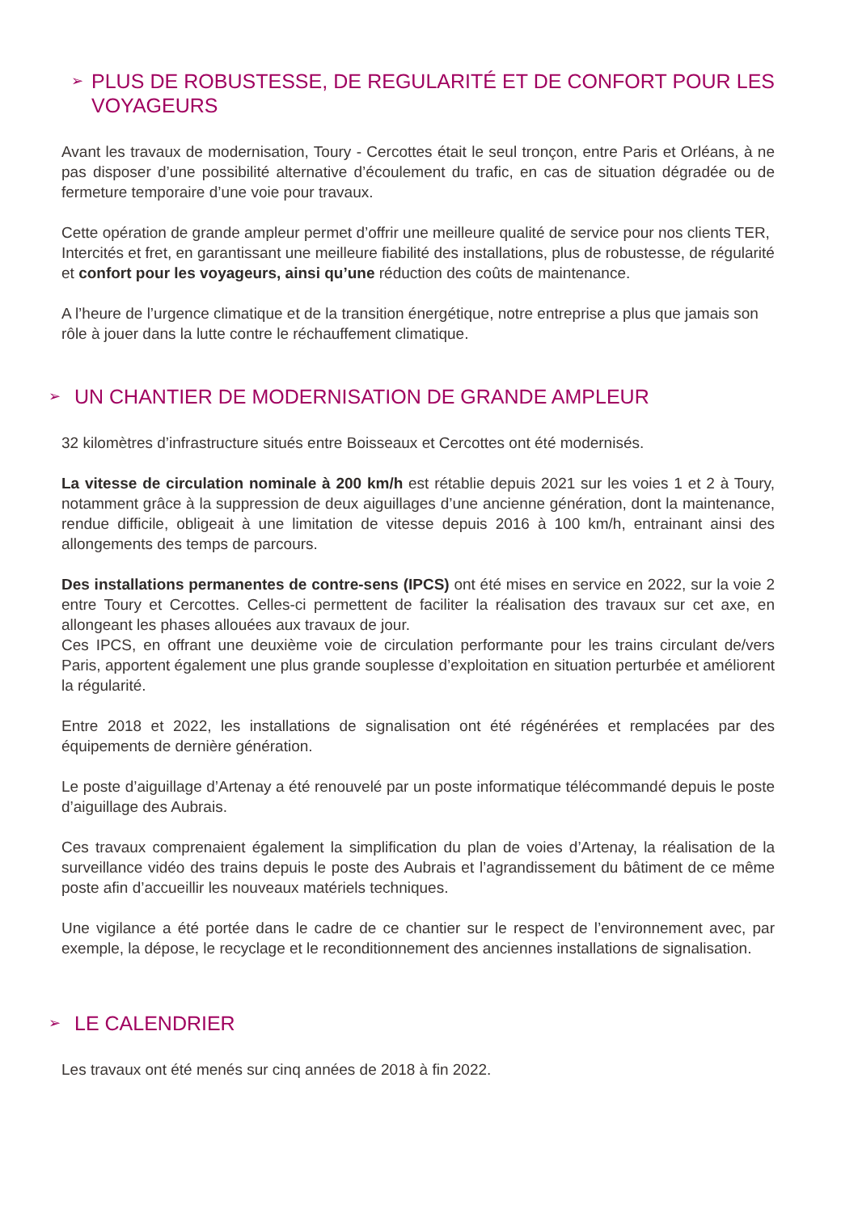➢ PLUS DE ROBUSTESSE, DE REGULARITÉ ET DE CONFORT POUR LES VOYAGEURS
Avant les travaux de modernisation, Toury - Cercottes était le seul tronçon, entre Paris et Orléans, à ne pas disposer d’une possibilité alternative d’écoulement du trafic, en cas de situation dégradée ou de fermeture temporaire d’une voie pour travaux.
Cette opération de grande ampleur permet d’offrir une meilleure qualité de service pour nos clients TER, Intercités et fret, en garantissant une meilleure fiabilité des installations, plus de robustesse, de régularité et confort pour les voyageurs, ainsi qu’une réduction des coûts de maintenance.
A l’heure de l’urgence climatique et de la transition énergétique, notre entreprise a plus que jamais son rôle à jouer dans la lutte contre le réchauffement climatique.
➢ UN CHANTIER DE MODERNISATION DE GRANDE AMPLEUR
32 kilomètres d’infrastructure situés entre Boisseaux et Cercottes ont été modernisés.
La vitesse de circulation nominale à 200 km/h est rétablie depuis 2021 sur les voies 1 et 2 à Toury, notamment grâce à la suppression de deux aiguillages d’une ancienne génération, dont la maintenance, rendue difficile, obligeait à une limitation de vitesse depuis 2016 à 100 km/h, entrainant ainsi des allongements des temps de parcours.
Des installations permanentes de contre-sens (IPCS) ont été mises en service en 2022, sur la voie 2 entre Toury et Cercottes. Celles-ci permettent de faciliter la réalisation des travaux sur cet axe, en allongeant les phases allouées aux travaux de jour.
Ces IPCS, en offrant une deuxième voie de circulation performante pour les trains circulant de/vers Paris, apportent également une plus grande souplesse d’exploitation en situation perturbée et améliorent la régularité.
Entre 2018 et 2022, les installations de signalisation ont été régénérées et remplacées par des équipements de dernière génération.
Le poste d’aiguillage d’Artenay a été renouvelé par un poste informatique télécommandé depuis le poste d’aiguillage des Aubrais.
Ces travaux comprenaient également la simplification du plan de voies d’Artenay, la réalisation de la surveillance vidéo des trains depuis le poste des Aubrais et l’agrandissement du bâtiment de ce même poste afin d’accueillir les nouveaux matériels techniques.
Une vigilance a été portée dans le cadre de ce chantier sur le respect de l’environnement avec, par exemple, la dépose, le recyclage et le reconditionnement des anciennes installations de signalisation.
➢ LE CALENDRIER
Les travaux ont été menés sur cinq années de 2018 à fin 2022.